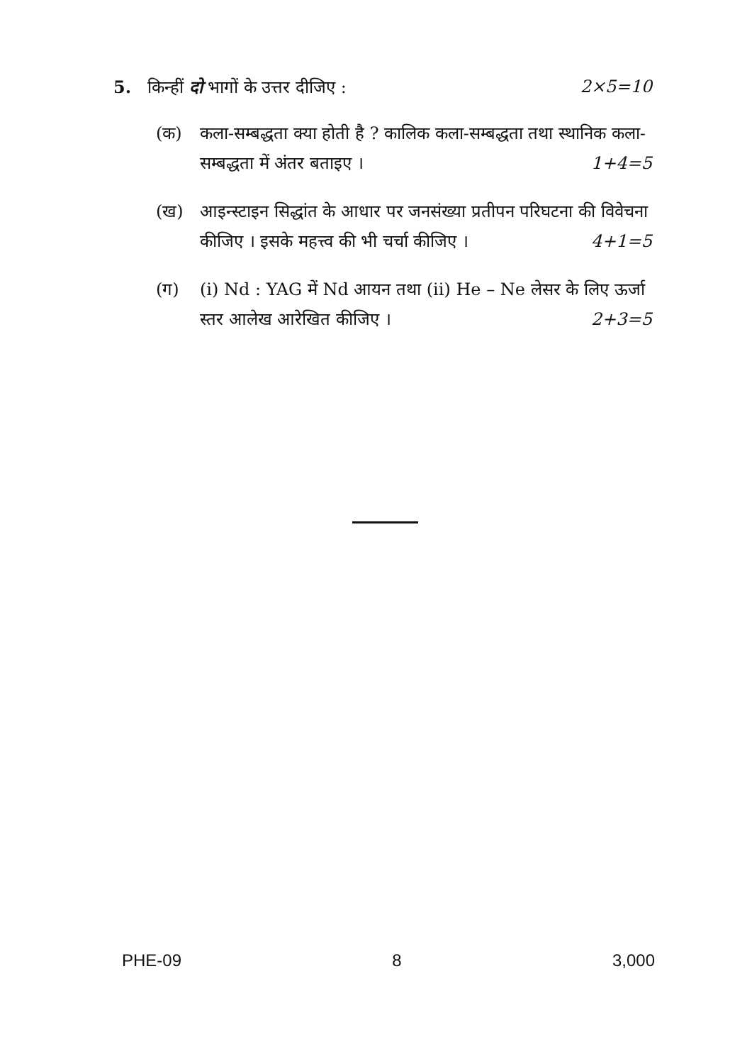5. किन्हीं दो भागों के उत्तर दीजिए : 2×5=10
(क) कला-सम्बद्धता क्या होती है ? कालिक कला-सम्बद्धता तथा स्थानिक कला-सम्बद्धता में अंतर बताइए । 1+4=5
(ख) आइन्स्टाइन सिद्धांत के आधार पर जनसंख्या प्रतीपन परिघटना की विवेचना कीजिए । इसके महत्त्व की भी चर्चा कीजिए । 4+1=5
(ग) (i) Nd : YAG में Nd आयन तथा (ii) He – Ne लेसर के लिए ऊर्जा स्तर आलेख आरेखित कीजिए । 2+3=5
PHE-09 8 3,000